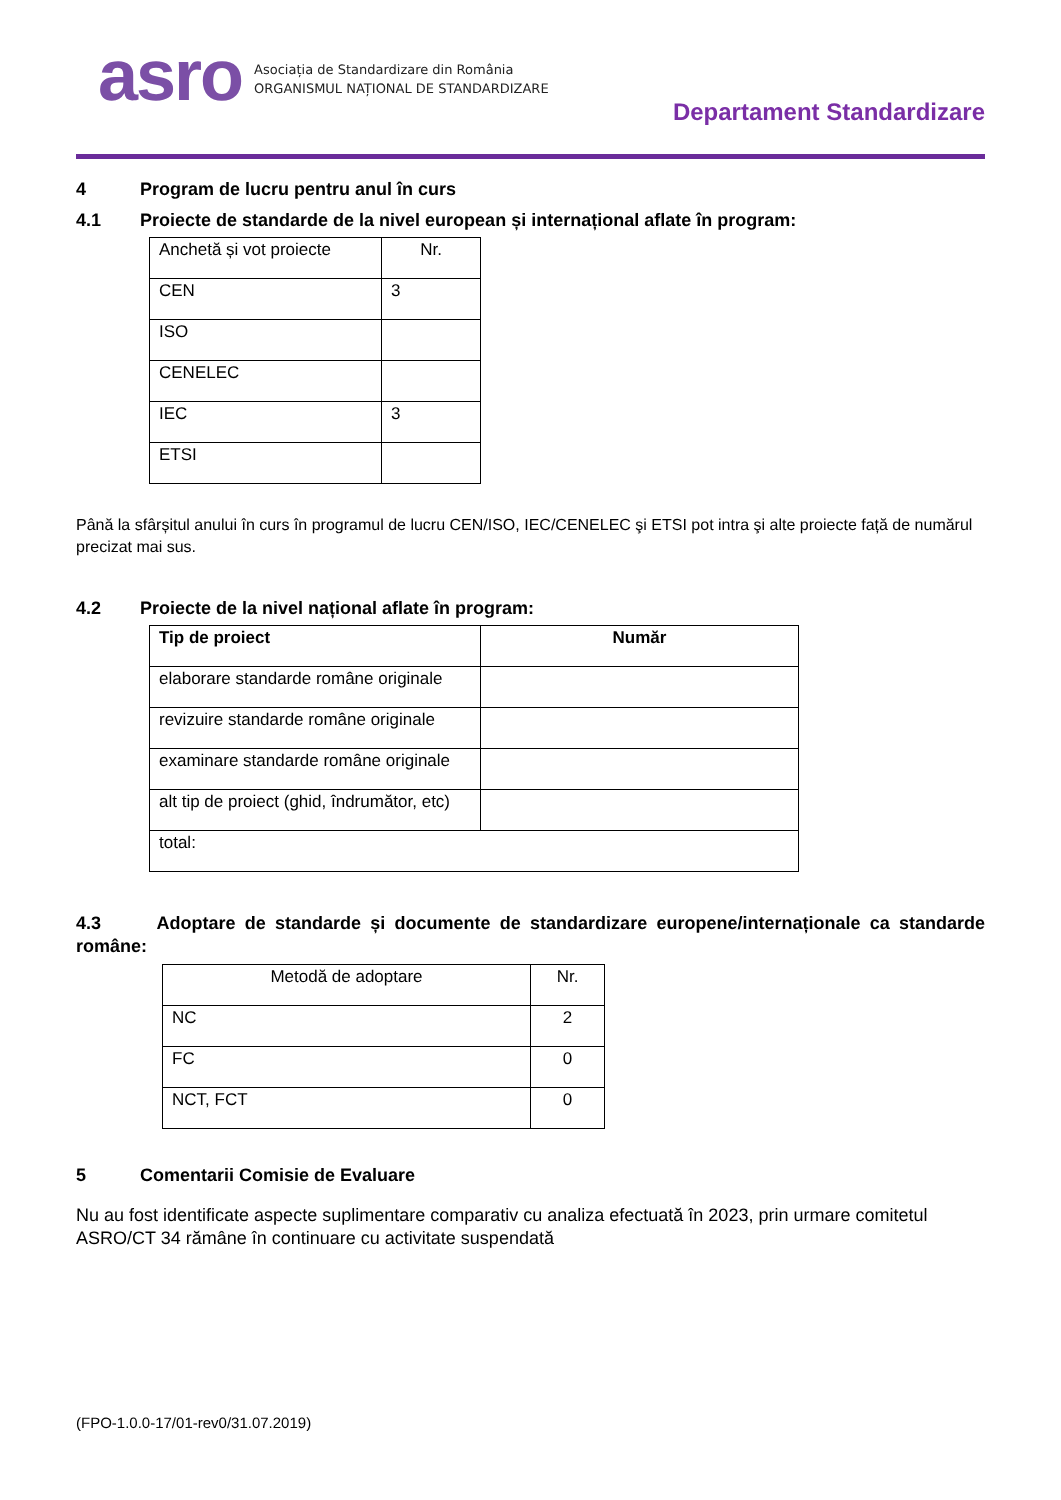asro
Asociația de Standardizare din România
ORGANISMUL NAȚIONAL DE STANDARDIZARE
Departament Standardizare
4 Program de lucru pentru anul în curs
4.1 Proiecte de standarde de la nivel european și internațional aflate în program:
| Anchetă și vot proiecte | Nr. |
| --- | --- |
| CEN | 3 |
| ISO | |
| CENELEC | |
| IEC | 3 |
| ETSI | |
Până la sfârșitul anului în curs în programul de lucru CEN/ISO, IEC/CENELEC şi ETSI pot intra şi alte proiecte față de numărul precizat mai sus.
4.2 Proiecte de la nivel național aflate în program:
| Tip de proiect | Număr |
| --- | --- |
| elaborare standarde române originale | |
| revizuire standarde române originale | |
| examinare standarde române originale | |
| alt tip de proiect (ghid, îndrumător, etc) | |
| total: | |
4.3 Adoptare de standarde și documente de standardizare europene/internaționale ca standarde române:
| Metodă de adoptare | Nr. |
| --- | --- |
| NC | 2 |
| FC | 0 |
| NCT, FCT | 0 |
5 Comentarii Comisie de Evaluare
Nu au fost identificate aspecte suplimentare comparativ cu analiza efectuată în 2023, prin urmare comitetul ASRO/CT 34 rămâne în continuare cu activitate suspendată
(FPO-1.0.0-17/01-rev0/31.07.2019)